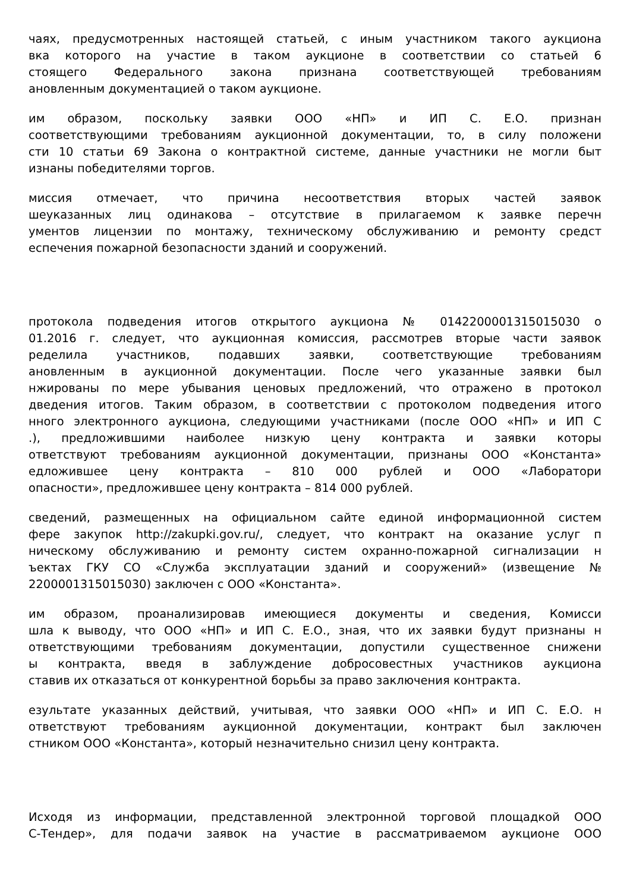чаях, предусмотренных настоящей статьей, с иным участником такого аукциона
вка которого на участие в таком аукционе в соответствии со статьей 6
стоящего Федерального закона признана соответствующей требованиям
ановленным документацией о таком аукционе.
им образом, поскольку заявки ООО «НП» и ИП С. Е.О. признан
соответствующими требованиям аукционной документации, то, в силу положени
сти 10 статьи 69 Закона о контрактной системе, данные участники не могли быт
изнаны победителями торгов.
миссия отмечает, что причина несоответствия вторых частей заявок
шеуказанных лиц одинакова – отсутствие в прилагаемом к заявке перечн
ументов лицензии по монтажу, техническому обслуживанию и ремонту средст
еспечения пожарной безопасности зданий и сооружений.
протокола подведения итогов открытого аукциона № 0142200001315015030 о
01.2016 г. следует, что аукционная комиссия, рассмотрев вторые части заявок
ределила участников, подавших заявки, соответствующие требованиям
ановленным в аукционной документации. После чего указанные заявки был
нжированы по мере убывания ценовых предложений, что отражено в протокол
дведения итогов. Таким образом, в соответствии с протоколом подведения итого
нного электронного аукциона, следующими участниками (после ООО «НП» и ИП С.), предложившими наиболее низкую цену контракта и заявки которы
ответствуют требованиям аукционной документации, признаны ООО «Константа»
едложившее цену контракта – 810 000 рублей и ООО «Лаборатори
опасности», предложившее цену контракта – 814 000 рублей.
сведений, размещенных на официальном сайте единой информационной систем
фере закупок http://zakupki.gov.ru/, следует, что контракт на оказание услуг п
ническому обслуживанию и ремонту систем охранно-пожарной сигнализации н
ъектах ГКУ СО «Служба эксплуатации зданий и сооружений» (извещение №
2200001315015030) заключен с ООО «Константа».
им образом, проанализировав имеющиеся документы и сведения, Комисси
шла к выводу, что ООО «НП» и ИП С. Е.О., зная, что их заявки будут признаны н
ответствующими требованиям документации, допустили существенное снижени
ы контракта, введя в заблуждение добросовестных участников аукциона
ставив их отказаться от конкурентной борьбы за право заключения контракта.
езультате указанных действий, учитывая, что заявки ООО «НП» и ИП С. Е.О. н
ответствуют требованиям аукционной документации, контракт был заключен
стником ООО «Константа», который незначительно снизил цену контракта.
Исходя из информации, представленной электронной торговой площадкой ООО
С-Тендер», для подачи заявок на участие в рассматриваемом аукционе ООО